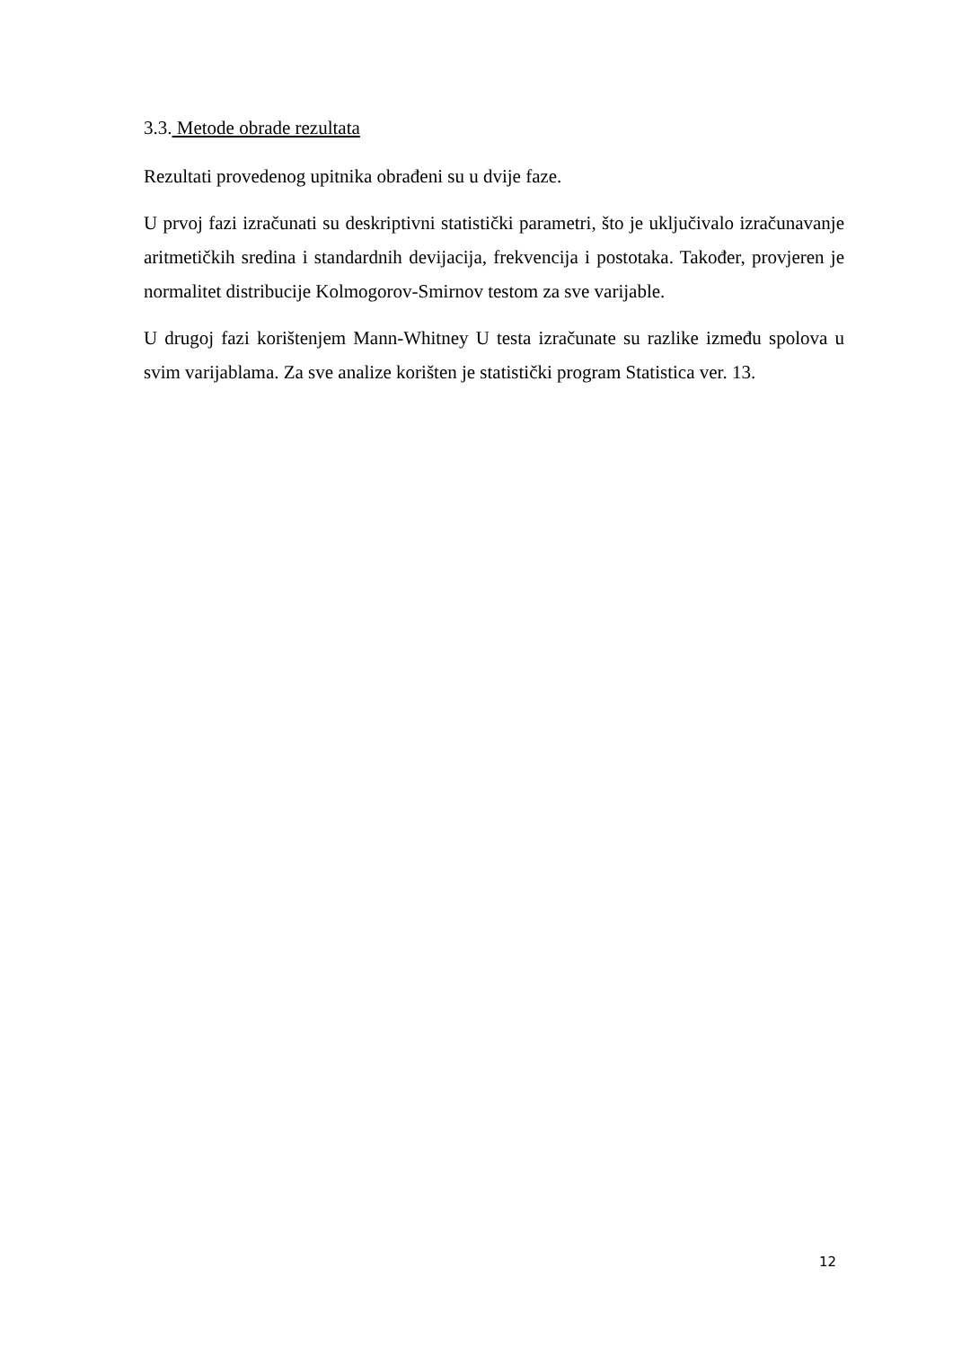3.3. Metode obrade rezultata
Rezultati provedenog upitnika obrađeni su u dvije faze.
U prvoj fazi izračunati su deskriptivni statistički parametri, što je uključivalo izračunavanje aritmetičkih sredina i standardnih devijacija, frekvencija i postotaka. Također, provjeren je normalitet distribucije Kolmogorov-Smirnov testom za sve varijable.
U drugoj fazi korištenjem Mann-Whitney U testa izračunate su razlike između spolova u svim varijablama. Za sve analize korišten je statistički program Statistica ver. 13.
12